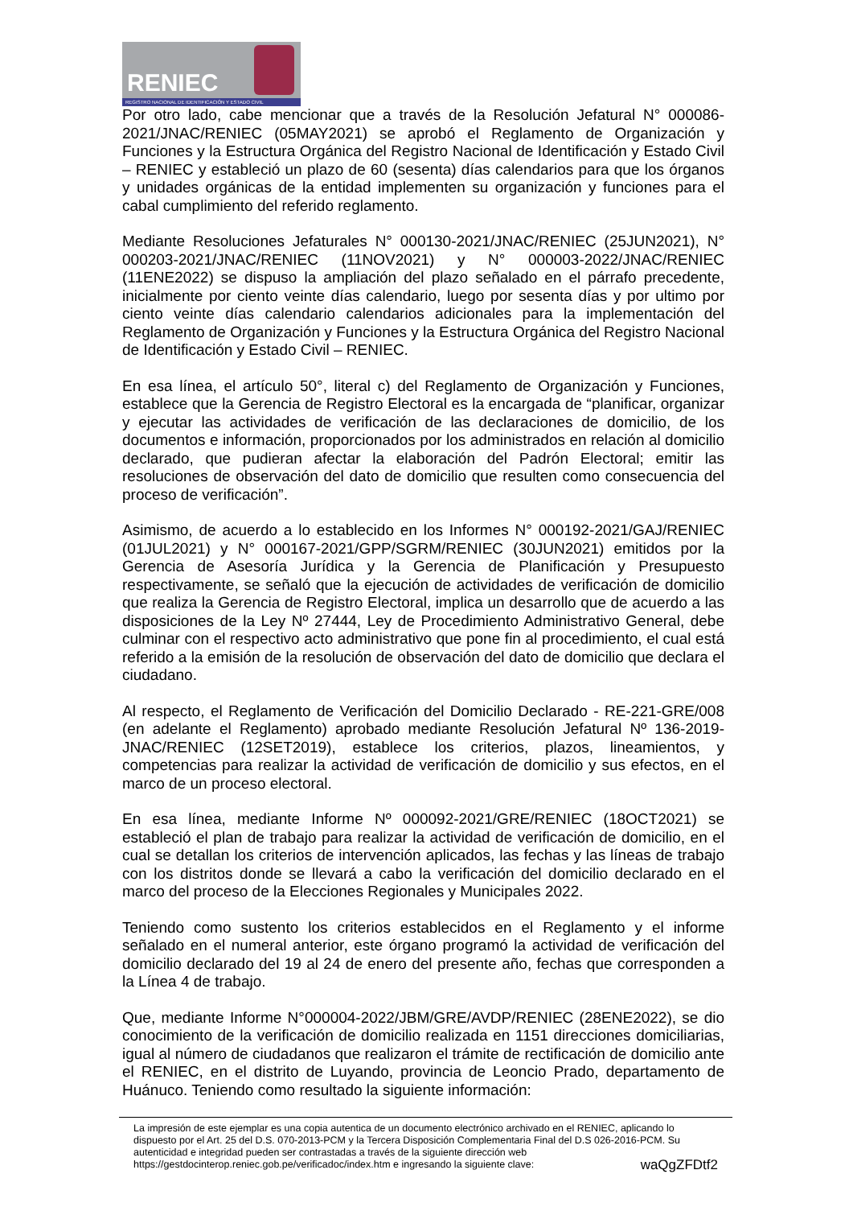RENIEC
REGISTRO NACIONAL DE IDENTIFICACIÓN Y ESTADO CIVIL
Por otro lado, cabe mencionar que a través de la Resolución Jefatural N° 000086-2021/JNAC/RENIEC (05MAY2021) se aprobó el Reglamento de Organización y Funciones y la Estructura Orgánica del Registro Nacional de Identificación y Estado Civil – RENIEC y estableció un plazo de 60 (sesenta) días calendarios para que los órganos y unidades orgánicas de la entidad implementen su organización y funciones para el cabal cumplimiento del referido reglamento.
Mediante Resoluciones Jefaturales N° 000130-2021/JNAC/RENIEC (25JUN2021), N° 000203-2021/JNAC/RENIEC (11NOV2021) y N° 000003-2022/JNAC/RENIEC (11ENE2022) se dispuso la ampliación del plazo señalado en el párrafo precedente, inicialmente por ciento veinte días calendario, luego por sesenta días y por ultimo por ciento veinte días calendario calendarios adicionales para la implementación del Reglamento de Organización y Funciones y la Estructura Orgánica del Registro Nacional de Identificación y Estado Civil – RENIEC.
En esa línea, el artículo 50°, literal c) del Reglamento de Organización y Funciones, establece que la Gerencia de Registro Electoral es la encargada de “planificar, organizar y ejecutar las actividades de verificación de las declaraciones de domicilio, de los documentos e información, proporcionados por los administrados en relación al domicilio declarado, que pudieran afectar la elaboración del Padrón Electoral; emitir las resoluciones de observación del dato de domicilio que resulten como consecuencia del proceso de verificación”.
Asimismo, de acuerdo a lo establecido en los Informes N° 000192-2021/GAJ/RENIEC (01JUL2021) y N° 000167-2021/GPP/SGRM/RENIEC (30JUN2021) emitidos por la Gerencia de Asesoría Jurídica y la Gerencia de Planificación y Presupuesto respectivamente, se señaló que la ejecución de actividades de verificación de domicilio que realiza la Gerencia de Registro Electoral, implica un desarrollo que de acuerdo a las disposiciones de la Ley Nº 27444, Ley de Procedimiento Administrativo General, debe culminar con el respectivo acto administrativo que pone fin al procedimiento, el cual está referido a la emisión de la resolución de observación del dato de domicilio que declara el ciudadano.
Al respecto, el Reglamento de Verificación del Domicilio Declarado - RE-221-GRE/008 (en adelante el Reglamento) aprobado mediante Resolución Jefatural Nº 136-2019-JNAC/RENIEC (12SET2019), establece los criterios, plazos, lineamientos, y competencias para realizar la actividad de verificación de domicilio y sus efectos, en el marco de un proceso electoral.
En esa línea, mediante Informe Nº 000092-2021/GRE/RENIEC (18OCT2021) se estableció el plan de trabajo para realizar la actividad de verificación de domicilio, en el cual se detallan los criterios de intervención aplicados, las fechas y las líneas de trabajo con los distritos donde se llevará a cabo la verificación del domicilio declarado en el marco del proceso de la Elecciones Regionales y Municipales 2022.
Teniendo como sustento los criterios establecidos en el Reglamento y el informe señalado en el numeral anterior, este órgano programó la actividad de verificación del domicilio declarado del 19 al 24 de enero del presente año, fechas que corresponden a la Línea 4 de trabajo.
Que, mediante Informe N°000004-2022/JBM/GRE/AVDP/RENIEC (28ENE2022), se dio conocimiento de la verificación de domicilio realizada en 1151 direcciones domiciliarias, igual al número de ciudadanos que realizaron el trámite de rectificación de domicilio ante el RENIEC, en el distrito de Luyando, provincia de Leoncio Prado, departamento de Huánuco. Teniendo como resultado la siguiente información:
La impresión de este ejemplar es una copia autentica de un documento electrónico archivado en el RENIEC, aplicando lo dispuesto por el Art. 25 del D.S. 070-2013-PCM y la Tercera Disposición Complementaria Final del D.S 026-2016-PCM. Su autenticidad e integridad pueden ser contrastadas a través de la siguiente dirección web https://gestdocinterop.reniec.gob.pe/verificadoc/index.htm e ingresando la siguiente clave: waQgZFDtf2